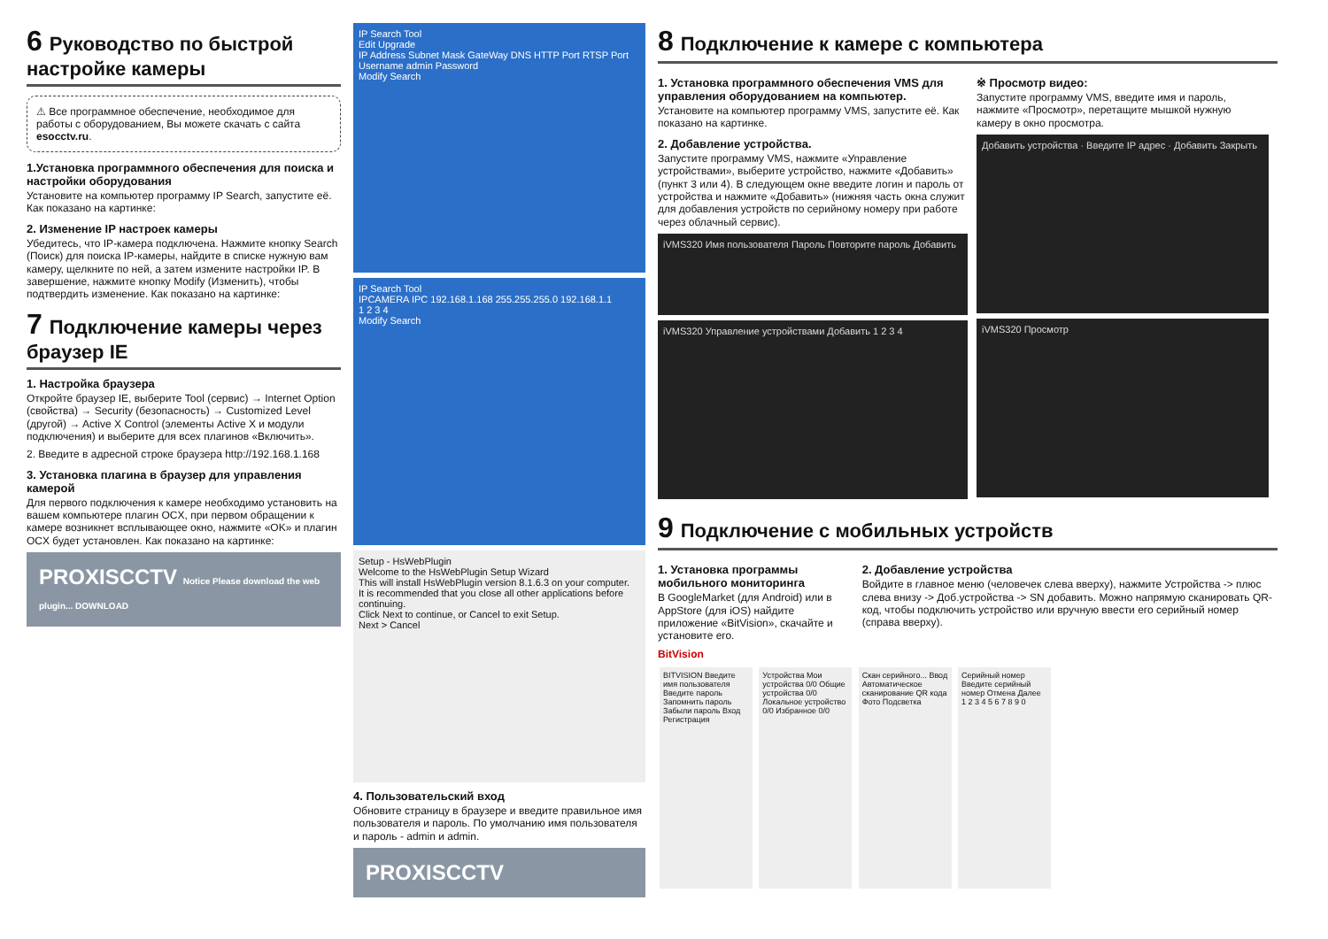6 Руководство по быстрой настройке камеры
⚠ Все программное обеспечение, необходимое для работы с оборудованием, Вы можете скачать с сайта esocctv.ru.
1.Установка программного обеспечения для поиска и настройки оборудования
Установите на компьютер программу IP Search, запустите её. Как показано на картинке:
2. Изменение IP настроек камеры
Убедитесь, что IP-камера подключена. Нажмите кнопку Search (Поиск) для поиска IP-камеры, найдите в списке нужную вам камеру, щелкните по ней, а затем измените настройки IP. В завершение, нажмите кнопку Modify (Изменить), чтобы подтвердить изменение. Как показано на картинке:
7 Подключение камеры через браузер IE
1. Настройка браузера
Откройте браузер IE, выберите Tool (сервис) → Internet Option (свойства) → Security (безопасность) → Customized Level (другой) → Active X Control (элементы Active X и модули подключения) и выберите для всех плагинов «Включить».
2. Введите в адресной строке браузера http://192.168.1.168
3. Установка плагина в браузер для управления камерой
Для первого подключения к камере необходимо установить на вашем компьютере плагин OCX, при первом обращении к камере возникнет всплывающее окно, нажмите «OK» и плагин OCX будет установлен. Как показано на картинке:
PROXISCCTV Notice Please download the web plugin... DOWNLOAD
IP Search Tool
Edit Upgrade
IP Address Subnet Mask GateWay DNS HTTP Port RTSP Port Username admin Password
Modify Search
IP Search Tool
IPCAMERA IPC 192.168.1.168 255.255.255.0 192.168.1.1
1 2 3 4
Modify Search
Setup - HsWebPlugin
Welcome to the HsWebPlugin Setup Wizard
This will install HsWebPlugin version 8.1.6.3 on your computer.
It is recommended that you close all other applications before continuing.
Click Next to continue, or Cancel to exit Setup.
Next > Cancel
4. Пользовательский вход
Обновите страницу в браузере и введите правильное имя пользователя и пароль. По умолчанию имя пользователя и пароль - admin и admin.
PROXISCCTV
8 Подключение к камере с компьютера
1. Установка программного обеспечения VMS для управления оборудованием на компьютер.
Установите на компьютер программу VMS, запустите её. Как показано на картинке.
2. Добавление устройства.
Запустите программу VMS, нажмите «Управление устройствами», выберите устройство, нажмите «Добавить» (пункт 3 или 4). В следующем окне введите логин и пароль от устройства и нажмите «Добавить» (нижняя часть окна служит для добавления устройств по серийному номеру при работе через облачный сервис).
iVMS320 Имя пользователя Пароль Повторите пароль Добавить
iVMS320 Управление устройствами Добавить 1 2 3 4
※ Просмотр видео:
Запустите программу VMS, введите имя и пароль, нажмите «Просмотр», перетащите мышкой нужную камеру в окно просмотра.
Добавить устройства · Введите IP адрес · Добавить Закрыть
iVMS320 Просмотр
9 Подключение с мобильных устройств
1. Установка программы мобильного мониторинга
В GoogleMarket (для Android) или в AppStore (для iOS) найдите приложение «BitVision», скачайте и установите его.
BitVision
2. Добавление устройства
Войдите в главное меню (человечек слева вверху), нажмите Устройства -> плюс слева внизу -> Доб.устройства -> SN добавить. Можно напрямую сканировать QR-код, чтобы подключить устройство или вручную ввести его серийный номер (справа вверху).
BITVISION Введите имя пользователя Введите пароль Запомнить пароль Забыли пароль Вход Регистрация
Устройства Мои устройства 0/0 Общие устройства 0/0 Локальное устройство 0/0 Избранное 0/0
Скан серийного... Ввод Автоматическое сканирование QR кода Фото Подсветка
Серийный номер Введите серийный номер Отмена Далее 1 2 3 4 5 6 7 8 9 0